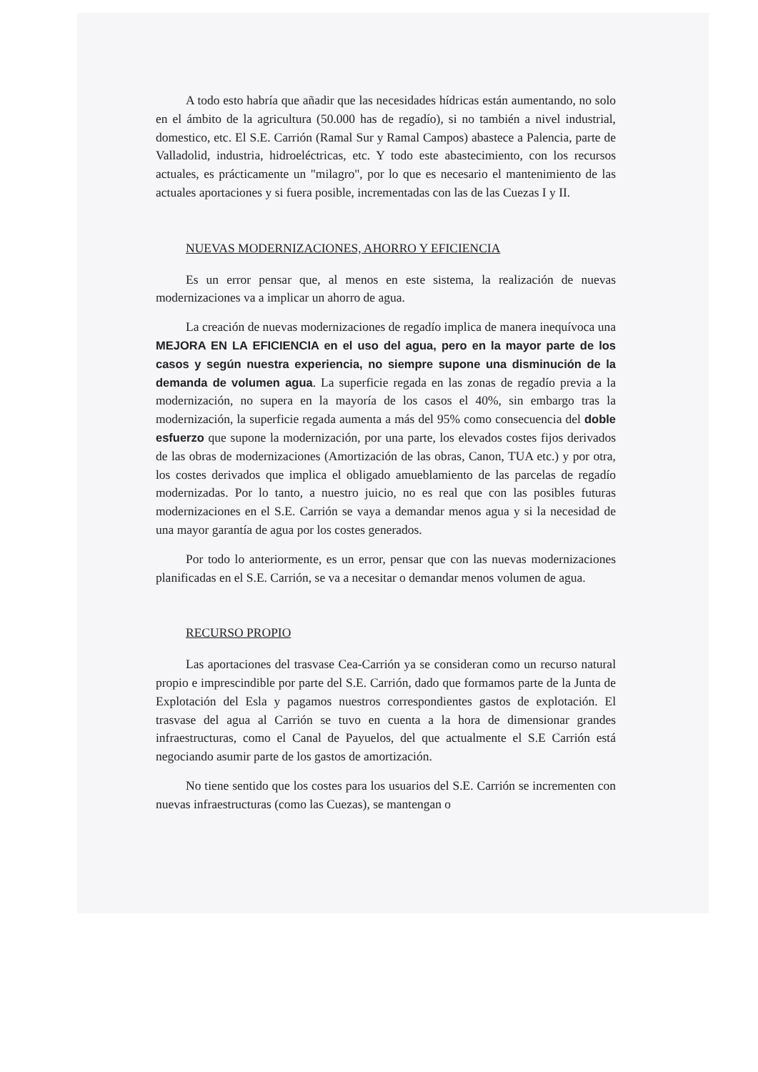A todo esto habría que añadir que las necesidades hídricas están aumentando, no solo en el ámbito de la agricultura (50.000 has de regadío), si no también a nivel industrial, domestico, etc. El S.E. Carrión (Ramal Sur y Ramal Campos) abastece a Palencia, parte de Valladolid, industria, hidroeléctricas, etc. Y todo este abastecimiento, con los recursos actuales, es prácticamente un "milagro", por lo que es necesario el mantenimiento de las actuales aportaciones y si fuera posible, incrementadas con las de las Cuezas I y II.
NUEVAS MODERNIZACIONES, AHORRO Y EFICIENCIA
Es un error pensar que, al menos en este sistema, la realización de nuevas modernizaciones va a implicar un ahorro de agua.
La creación de nuevas modernizaciones de regadío implica de manera inequívoca una MEJORA EN LA EFICIENCIA en el uso del agua, pero en la mayor parte de los casos y según nuestra experiencia, no siempre supone una disminución de la demanda de volumen agua. La superficie regada en las zonas de regadío previa a la modernización, no supera en la mayoría de los casos el 40%, sin embargo tras la modernización, la superficie regada aumenta a más del 95% como consecuencia del doble esfuerzo que supone la modernización, por una parte, los elevados costes fijos derivados de las obras de modernizaciones (Amortización de las obras, Canon, TUA etc.) y por otra, los costes derivados que implica el obligado amueblamiento de las parcelas de regadío modernizadas. Por lo tanto, a nuestro juicio, no es real que con las posibles futuras modernizaciones en el S.E. Carrión se vaya a demandar menos agua y si la necesidad de una mayor garantía de agua por los costes generados.
Por todo lo anteriormente, es un error, pensar que con las nuevas modernizaciones planificadas en el S.E. Carrión, se va a necesitar o demandar menos volumen de agua.
RECURSO PROPIO
Las aportaciones del trasvase Cea-Carrión ya se consideran como un recurso natural propio e imprescindible por parte del S.E. Carrión, dado que formamos parte de la Junta de Explotación del Esla y pagamos nuestros correspondientes gastos de explotación. El trasvase del agua al Carrión se tuvo en cuenta a la hora de dimensionar grandes infraestructuras, como el Canal de Payuelos, del que actualmente el S.E Carrión está negociando asumir parte de los gastos de amortización.
No tiene sentido que los costes para los usuarios del S.E. Carrión se incrementen con nuevas infraestructuras (como las Cuezas), se mantengan o